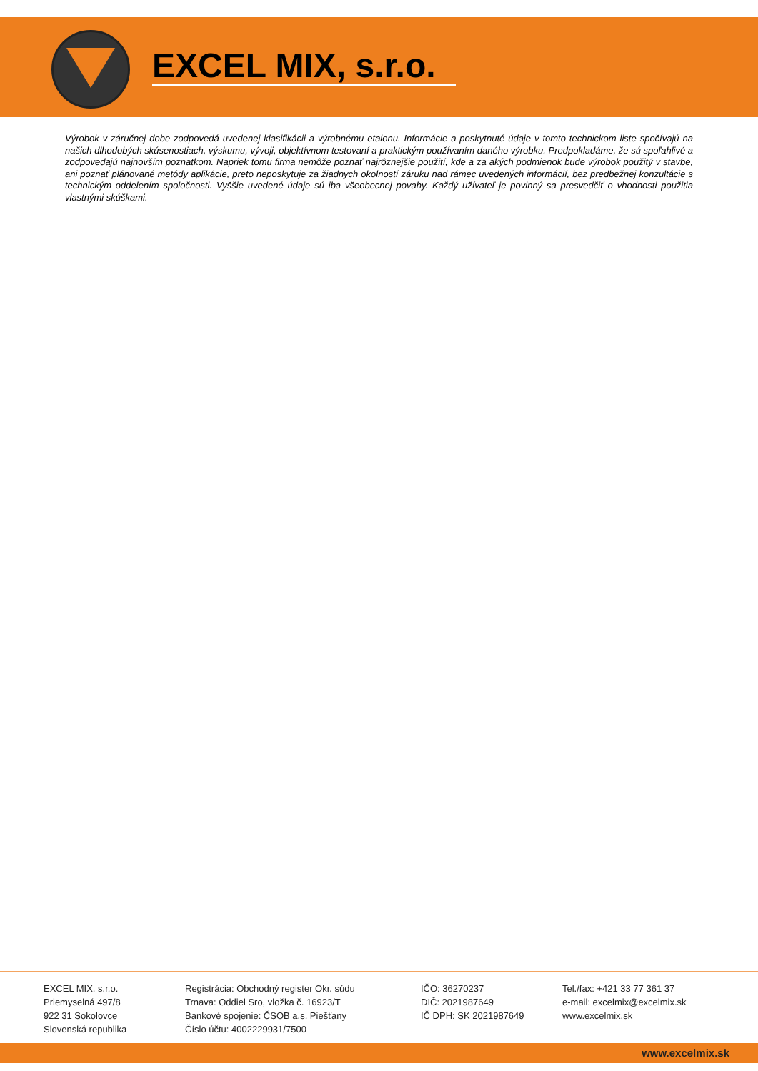EXCEL MIX, s.r.o.
Výrobok v záručnej dobe zodpovedá uvedenej klasifikácii a výrobnému etalonu. Informácie a poskytnuté údaje v tomto technickom liste spočívajú na našich dlhodobých skúsenostiach, výskumu, vývoji, objektívnom testovaní a praktickým používaním daného výrobku. Predpokladáme, že sú spoľahlivé a zodpovedajú najnovším poznatkom. Napriek tomu firma nemôže poznať najrôznejšie použití, kde a za akých podmienok bude výrobok použitý v stavbe, ani poznať plánované metódy aplikácie, preto neposkytuje za žiadnych okolností záruku nad rámec uvedených informácií, bez predbežnej konzultácie s technickým oddelením spoločnosti. Vyššie uvedené údaje sú iba všeobecnej povahy. Každý užívateľ je povinný sa presvedčiť o vhodnosti použitia vlastnými skúškami.
EXCEL MIX, s.r.o.
Priemyselná 497/8
922 31 Sokolovce
Slovenská republika
Registrácia: Obchodný register Okr. súdu
Trnava: Oddiel Sro, vložka č. 16923/T
Bankové spojenie: ČSOB a.s. Piešťany
Číslo účtu: 4002229931/7500
IČO: 36270237
DIČ: 2021987649
IČ DPH: SK 2021987649
Tel./fax: +421 33 77 361 37
e-mail: excelmix@excelmix.sk
www.excelmix.sk
www.excelmix.sk